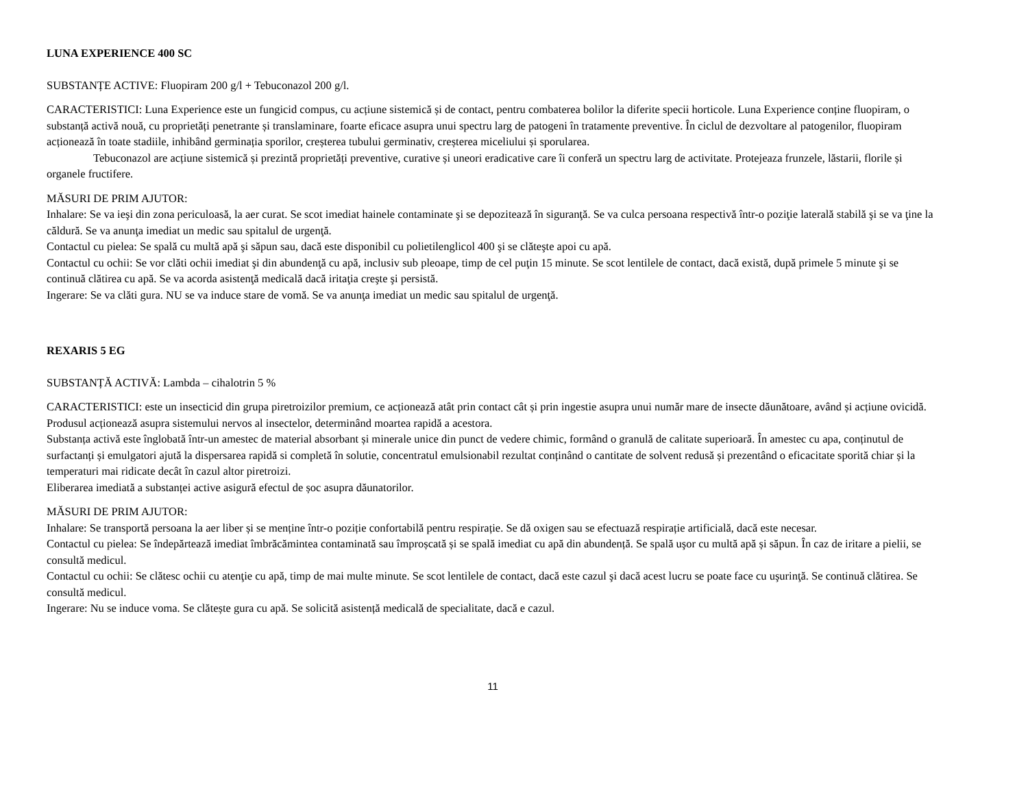LUNA EXPERIENCE 400 SC
SUBSTANȚE ACTIVE: Fluopiram 200 g/l + Tebuconazol 200 g/l.
CARACTERISTICI: Luna Experience este un fungicid compus, cu acțiune sistemică și de contact, pentru combaterea bolilor la diferite specii horticole. Luna Experience conține fluopiram, o substanță activă nouă, cu proprietăți penetrante și translaminare, foarte eficace asupra unui spectru larg de patogeni în tratamente preventive. În ciclul de dezvoltare al patogenilor, fluopiram acționează în toate stadiile, inhibând germinația sporilor, creșterea tubului germinativ, creșterea miceliului și sporularea.
Tebuconazol are acțiune sistemică și prezintă proprietăți preventive, curative și uneori eradicative care îi conferă un spectru larg de activitate. Protejeaza frunzele, lăstarii, florile și organele fructifere.
MĂSURI DE PRIM AJUTOR:
Inhalare: Se va ieşi din zona periculoasă, la aer curat. Se scot imediat hainele contaminate şi se depozitează în siguranţă. Se va culca persoana respectivă într-o poziţie laterală stabilă şi se va ţine la căldură. Se va anunţa imediat un medic sau spitalul de urgenţă.
Contactul cu pielea: Se spală cu multă apă şi săpun sau, dacă este disponibil cu polietilenglicol 400 şi se clăteşte apoi cu apă.
Contactul cu ochii: Se vor clăti ochii imediat şi din abundenţă cu apă, inclusiv sub pleoape, timp de cel puţin 15 minute. Se scot lentilele de contact, dacă există, după primele 5 minute şi se continuă clătirea cu apă. Se va acorda asistenţă medicală dacă iritaţia creşte şi persistă.
Ingerare: Se va clăti gura. NU se va induce stare de vomă. Se va anunţa imediat un medic sau spitalul de urgenţă.
REXARIS 5 EG
SUBSTANȚĂ ACTIVĂ: Lambda – cihalotrin 5 %
CARACTERISTICI: este un insecticid din grupa piretroizilor premium, ce acționează atât prin contact cât și prin ingestie asupra unui număr mare de insecte dăunătoare, având și acțiune ovicidă. Produsul acționează asupra sistemului nervos al insectelor, determinând moartea rapidă a acestora.
Substanța activă este înglobată într-un amestec de material absorbant și minerale unice din punct de vedere chimic, formând o granulă de calitate superioară. În amestec cu apa, conținutul de surfactanți și emulgatori ajută la dispersarea rapidă si completă în solutie, concentratul emulsionabil rezultat conținând o cantitate de solvent redusă și prezentând o eficacitate sporită chiar și la temperaturi mai ridicate decât în cazul altor piretroizi.
Eliberarea imediată a substanței active asigură efectul de șoc asupra dăunatorilor.
MĂSURI DE PRIM AJUTOR:
Inhalare: Se transportă persoana la aer liber și se menține într-o poziție confortabilă pentru respirație. Se dă oxigen sau se efectuază respirație artificială, dacă este necesar.
Contactul cu pielea: Se îndepărtează imediat îmbrăcămintea contaminată sau împroșcată și se spală imediat cu apă din abundență. Se spală uşor cu multă apă și săpun. În caz de iritare a pielii, se consultă medicul.
Contactul cu ochii: Se clătesc ochii cu atenţie cu apă, timp de mai multe minute. Se scot lentilele de contact, dacă este cazul şi dacă acest lucru se poate face cu uşurinţă. Se continuă clătirea. Se consultă medicul.
Ingerare: Nu se induce voma. Se clătește gura cu apă. Se solicită asistență medicală de specialitate, dacă e cazul.
11